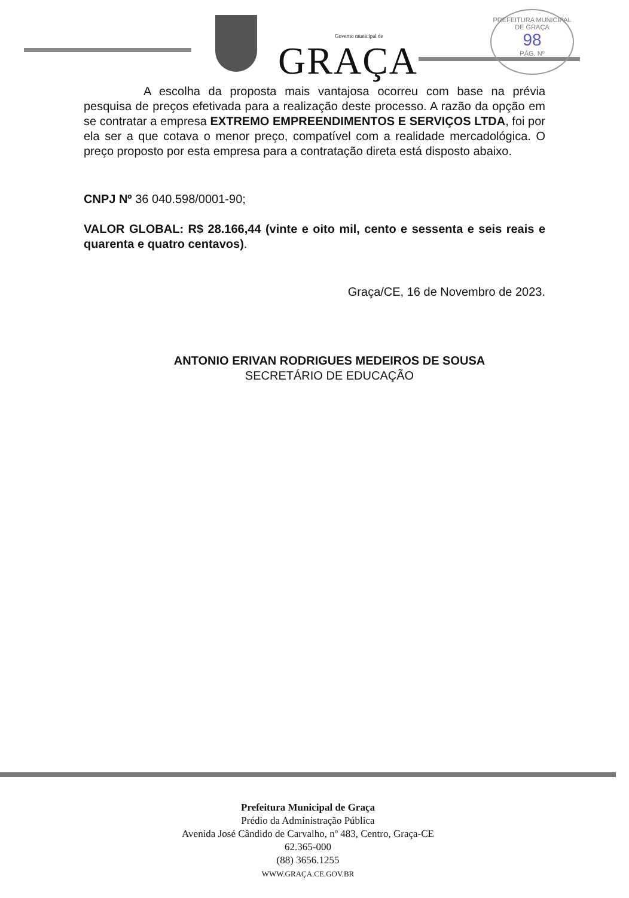Governo municipal de
GRAÇA
PREFEITURA MUNICIPAL DE GRAÇA
98
PÁG. Nº
A escolha da proposta mais vantajosa ocorreu com base na prévia pesquisa de preços efetivada para a realização deste processo. A razão da opção em se contratar a empresa EXTREMO EMPREENDIMENTOS E SERVIÇOS LTDA, foi por ela ser a que cotava o menor preço, compatível com a realidade mercadológica. O preço proposto por esta empresa para a contratação direta está disposto abaixo.
CNPJ Nº 36 040.598/0001-90;
VALOR GLOBAL: R$ 28.166,44 (vinte e oito mil, cento e sessenta e seis reais e quarenta e quatro centavos).
Graça/CE, 16 de Novembro de 2023.
ANTONIO ERIVAN RODRIGUES MEDEIROS DE SOUSA
SECRETÁRIO DE EDUCAÇÃO
Prefeitura Municipal de Graça
Prédio da Administração Pública
Avenida José Cândido de Carvalho, nº 483, Centro, Graça-CE
62.365-000
(88) 3656.1255
WWW.GRAÇA.CE.GOV.BR